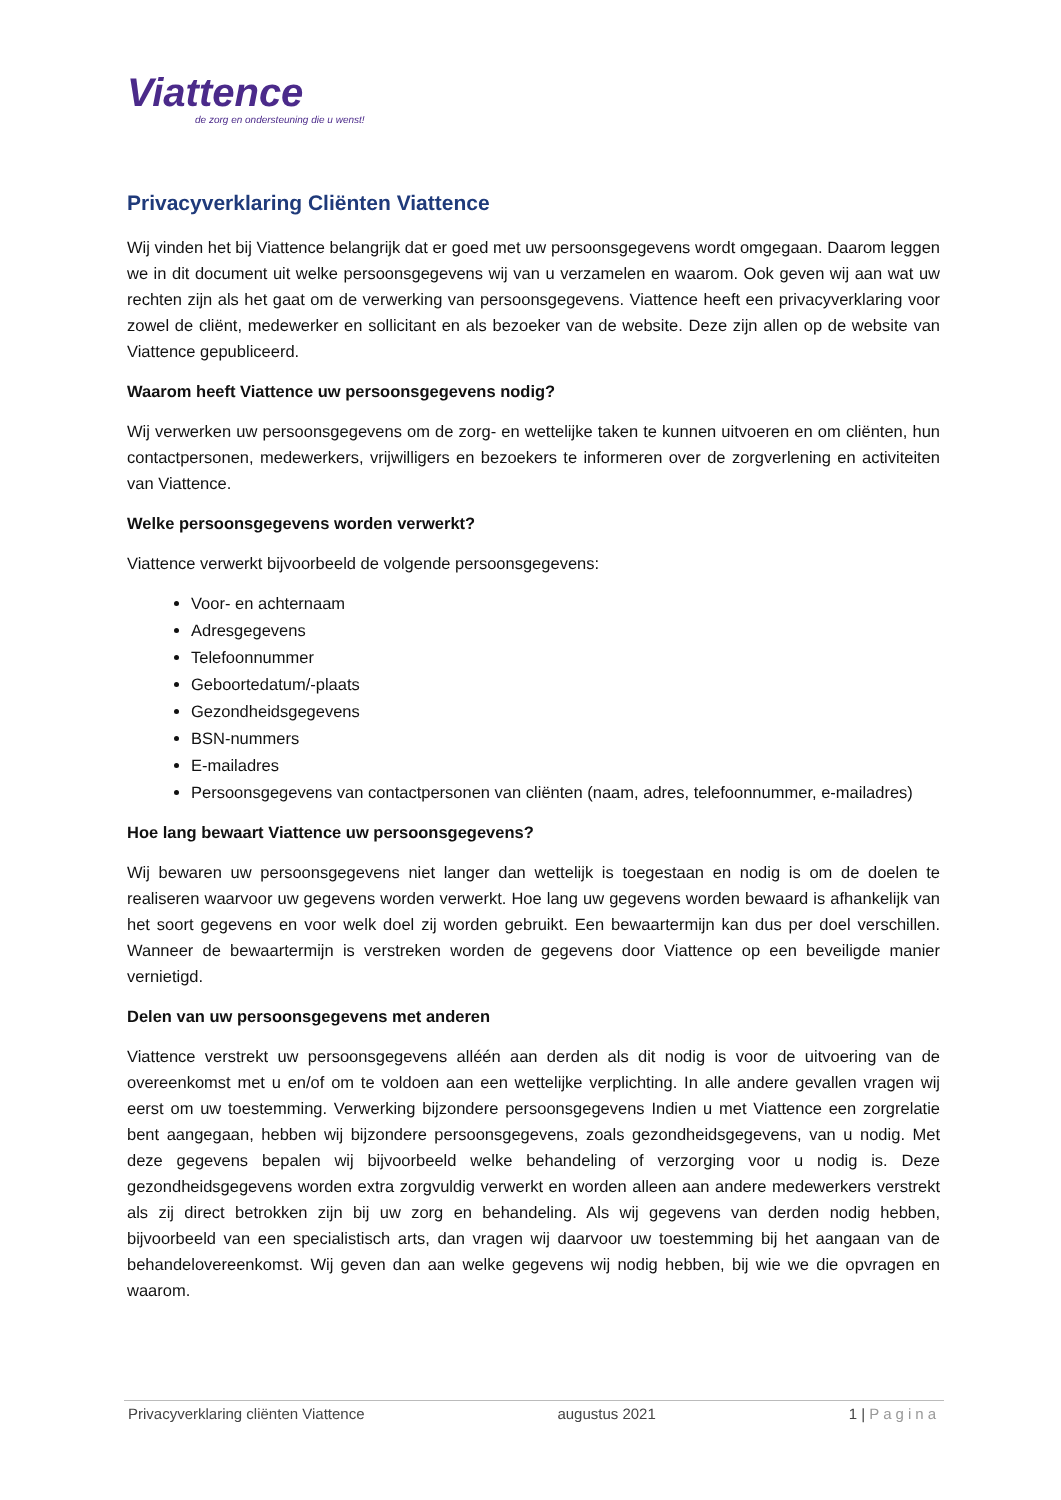Viattence
de zorg en ondersteuning die u wenst!
Privacyverklaring Cliënten Viattence
Wij vinden het bij Viattence belangrijk dat er goed met uw persoonsgegevens wordt omgegaan. Daarom leggen we in dit document uit welke persoonsgegevens wij van u verzamelen en waarom. Ook geven wij aan wat uw rechten zijn als het gaat om de verwerking van persoonsgegevens. Viattence heeft een privacyverklaring voor zowel de cliënt, medewerker en sollicitant en als bezoeker van de website. Deze zijn allen op de website van Viattence gepubliceerd.
Waarom heeft Viattence uw persoonsgegevens nodig?
Wij verwerken uw persoonsgegevens om de zorg- en wettelijke taken te kunnen uitvoeren en om cliënten, hun contactpersonen, medewerkers, vrijwilligers en bezoekers te informeren over de zorgverlening en activiteiten van Viattence.
Welke persoonsgegevens worden verwerkt?
Viattence verwerkt bijvoorbeeld de volgende persoonsgegevens:
Voor- en achternaam
Adresgegevens
Telefoonnummer
Geboortedatum/-plaats
Gezondheidsgegevens
BSN-nummers
E-mailadres
Persoonsgegevens van contactpersonen van cliënten (naam, adres, telefoonnummer, e-mailadres)
Hoe lang bewaart Viattence uw persoonsgegevens?
Wij bewaren uw persoonsgegevens niet langer dan wettelijk is toegestaan en nodig is om de doelen te realiseren waarvoor uw gegevens worden verwerkt. Hoe lang uw gegevens worden bewaard is afhankelijk van het soort gegevens en voor welk doel zij worden gebruikt. Een bewaartermijn kan dus per doel verschillen. Wanneer de bewaartermijn is verstreken worden de gegevens door Viattence op een beveiligde manier vernietigd.
Delen van uw persoonsgegevens met anderen
Viattence verstrekt uw persoonsgegevens alléén aan derden als dit nodig is voor de uitvoering van de overeenkomst met u en/of om te voldoen aan een wettelijke verplichting. In alle andere gevallen vragen wij eerst om uw toestemming. Verwerking bijzondere persoonsgegevens Indien u met Viattence een zorgrelatie bent aangegaan, hebben wij bijzondere persoonsgegevens, zoals gezondheidsgegevens, van u nodig. Met deze gegevens bepalen wij bijvoorbeeld welke behandeling of verzorging voor u nodig is. Deze gezondheidsgegevens worden extra zorgvuldig verwerkt en worden alleen aan andere medewerkers verstrekt als zij direct betrokken zijn bij uw zorg en behandeling. Als wij gegevens van derden nodig hebben, bijvoorbeeld van een specialistisch arts, dan vragen wij daarvoor uw toestemming bij het aangaan van de behandelovereenkomst. Wij geven dan aan welke gegevens wij nodig hebben, bij wie we die opvragen en waarom.
Privacyverklaring cliënten Viattence augustus 2021 1 | Pagina